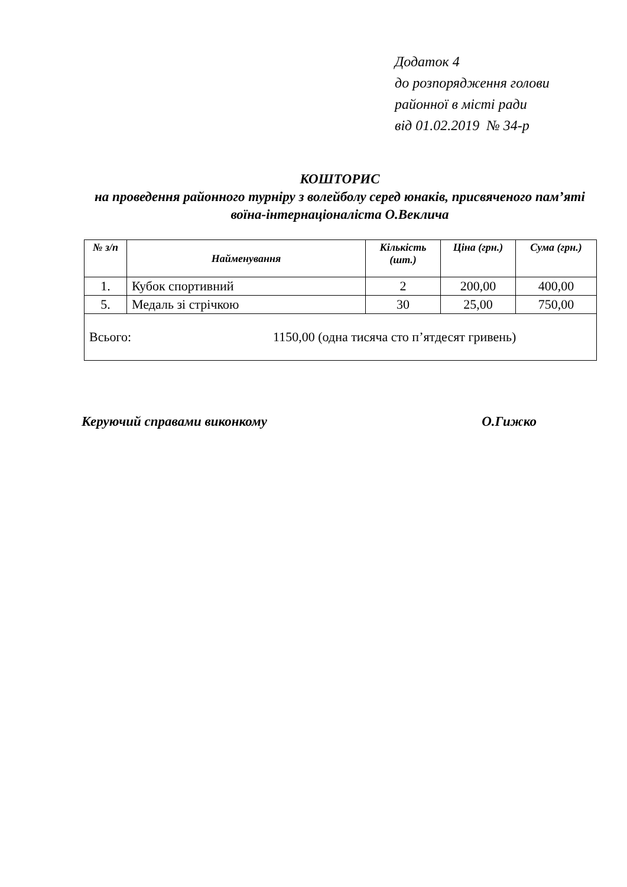Додаток 4
до розпорядження голови
районної в місті ради
від 01.02.2019 № 34-р
КОШТОРИС
на проведення районного турніру з волейболу серед юнаків, присвяченого пам’яті воїна-інтернаціоналіста О.Веклича
| № з/п | Найменування | Кількість (шт.) | Ціна (грн.) | Сума (грн.) |
| --- | --- | --- | --- | --- |
| 1. | Кубок спортивний | 2 | 200,00 | 400,00 |
| 5. | Медаль зі стрічкою | 30 | 25,00 | 750,00 |
| Всього: 1150,00 (одна тисяча сто п’ятдесят гривень) | | | | |
Керуючий справами виконкому О.Гижко